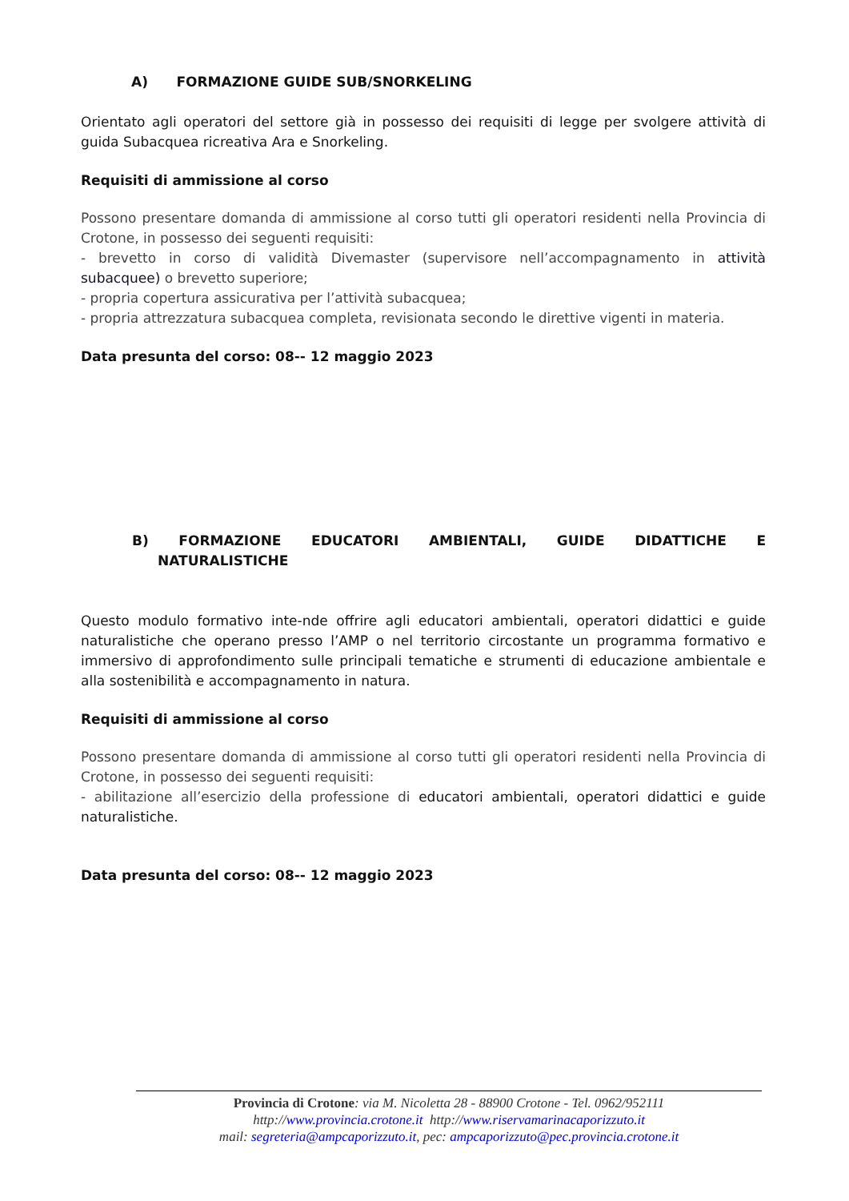A) FORMAZIONE GUIDE SUB/SNORKELING
Orientato agli operatori del settore già in possesso dei requisiti di legge per svolgere attività di guida Subacquea ricreativa Ara e Snorkeling.
Requisiti di ammissione al corso
Possono presentare domanda di ammissione al corso tutti gli operatori residenti nella Provincia di Crotone, in possesso dei seguenti requisiti:
- brevetto in corso di validità Divemaster (supervisore nell’accompagnamento in attività subacquee) o brevetto superiore;
- propria copertura assicurativa per l’attività subacquea;
- propria attrezzatura subacquea completa, revisionata secondo le direttive vigenti in materia.
Data presunta del corso: 08-- 12 maggio 2023
B) FORMAZIONE EDUCATORI AMBIENTALI, GUIDE DIDATTICHE E
NATURALISTICHE
Questo modulo formativo inte-nde offrire agli educatori ambientali, operatori didattici e guide naturalistiche che operano presso l’AMP o nel territorio circostante un programma formativo e immersivo di approfondimento sulle principali tematiche e strumenti di educazione ambientale e alla sostenibilità e accompagnamento in natura.
Requisiti di ammissione al corso
Possono presentare domanda di ammissione al corso tutti gli operatori residenti nella Provincia di Crotone, in possesso dei seguenti requisiti:
- abilitazione all’esercizio della professione di educatori ambientali, operatori didattici e guide naturalistiche.
Data presunta del corso: 08-- 12 maggio 2023
Provincia di Crotone: via M. Nicoletta 28 - 88900 Crotone - Tel. 0962/952111
http://www.provincia.crotone.it http://www.riservamarinacaporizzuto.it
mail: segreteria@ampcaporizzuto.it, pec: ampcaporizzuto@pec.provincia.crotone.it